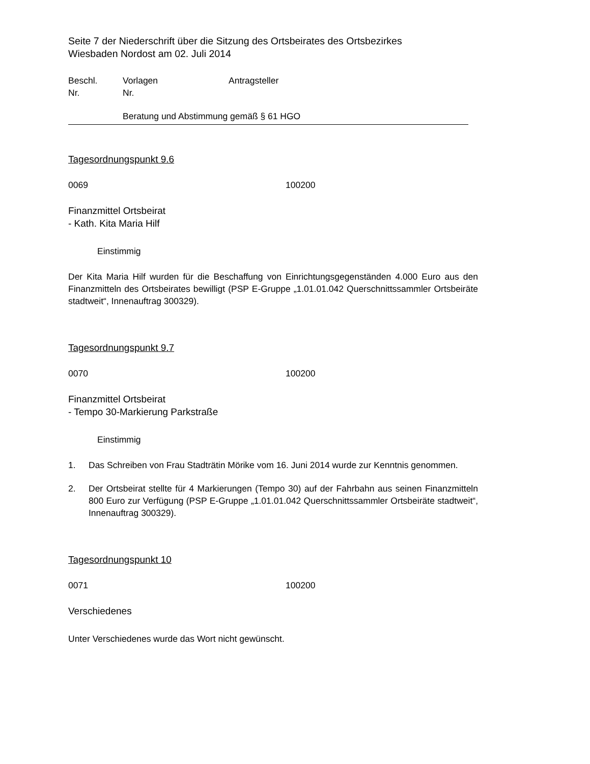Seite 7 der Niederschrift über die Sitzung des Ortsbeirates des Ortsbezirkes
Wiesbaden Nordost am 02. Juli 2014
Beschl.
Nr. Vorlagen
Nr. Antragsteller
Beratung und Abstimmung gemäß § 61 HGO
Tagesordnungspunkt 9.6
0069 100200
Finanzmittel Ortsbeirat
- Kath. Kita Maria Hilf
Einstimmig
Der Kita Maria Hilf wurden für die Beschaffung von Einrichtungsgegenständen 4.000 Euro aus den Finanzmitteln des Ortsbeirates bewilligt (PSP E-Gruppe „1.01.01.042 Querschnittssammler Ortsbeiräte stadtweit“, Innenauftrag 300329).
Tagesordnungspunkt 9.7
0070 100200
Finanzmittel Ortsbeirat
- Tempo 30-Markierung Parkstraße
Einstimmig
1. Das Schreiben von Frau Stadträtin Mörike vom 16. Juni 2014 wurde zur Kenntnis genommen.
2. Der Ortsbeirat stellte für 4 Markierungen (Tempo 30) auf der Fahrbahn aus seinen Finanzmitteln 800 Euro zur Verfügung (PSP E-Gruppe „1.01.01.042 Querschnittssammler Ortsbeiräte stadtweit“, Innenauftrag 300329).
Tagesordnungspunkt 10
0071 100200
Verschiedenes
Unter Verschiedenes wurde das Wort nicht gewünscht.